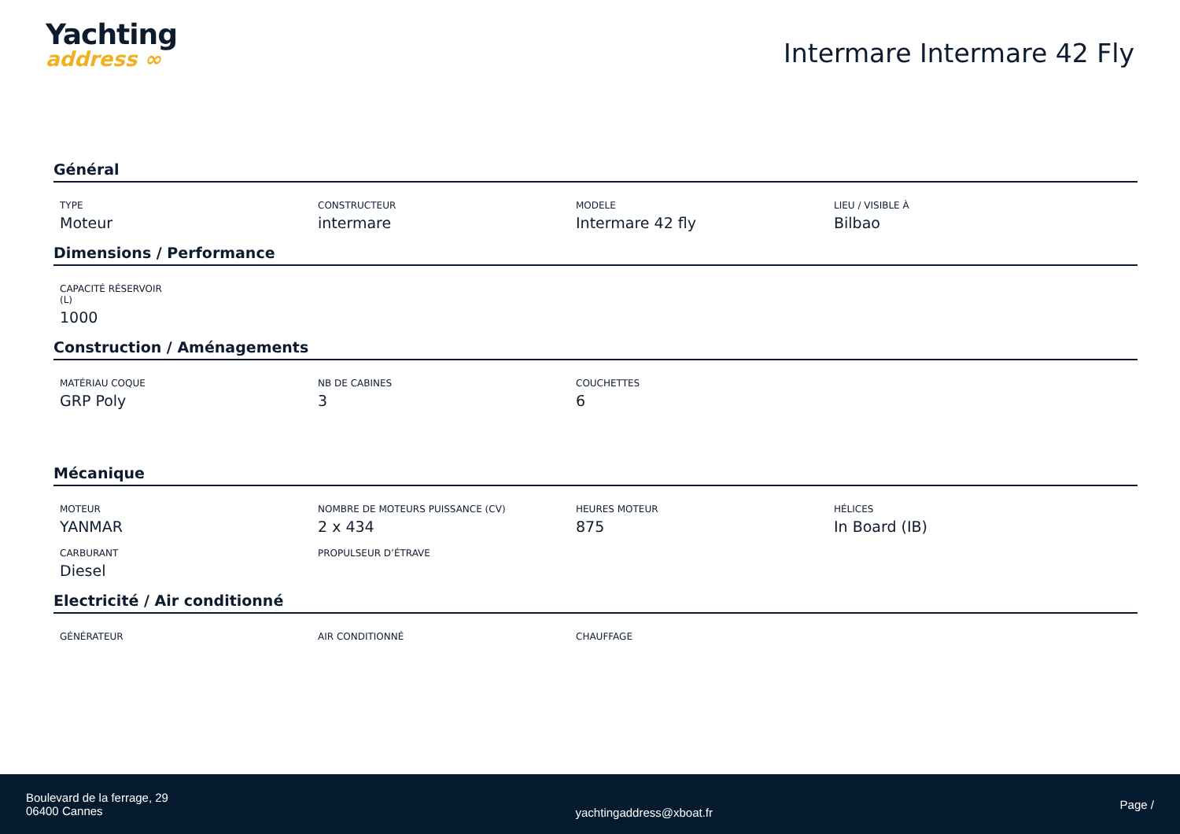Yachting
address ∞
Intermare Intermare 42 Fly
Général
TYPE
Moteur
CONSTRUCTEUR
intermare
MODELE
Intermare 42 fly
LIEU / VISIBLE À
Bilbao
Dimensions / Performance
CAPACITÉ RÉSERVOIR (L)
1000
Construction / Aménagements
MATÉRIAU COQUE
GRP Poly
NB DE CABINES
3
COUCHETTES
6
Mécanique
MOTEUR
YANMAR
NOMBRE DE MOTEURS PUISSANCE (CV)
2 x 434
HEURES MOTEUR
875
HÉLICES
In Board (IB)
CARBURANT
Diesel
PROPULSEUR D’ÉTRAVE
Electricité / Air conditionné
GÉNÉRATEUR AIR CONDITIONNÉ CHAUFFAGE
Boulevard de la ferrage, 29
06400 Cannes
yachtingaddress@xboat.fr
Page /